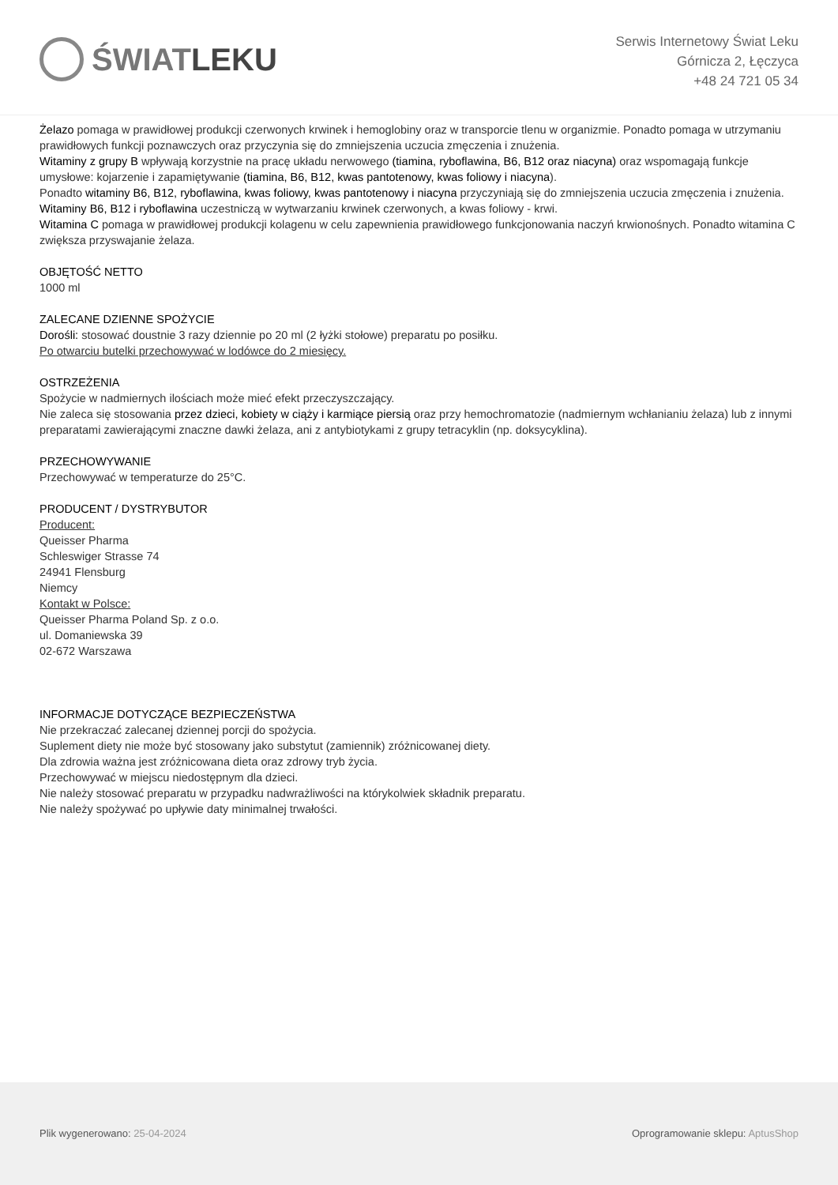ŚWIAT LEKU
Serwis Internetowy Świat Leku
Górnicza 2, Łęczyca
+48 24 721 05 34
Żelazo pomaga w prawidłowej produkcji czerwonych krwinek i hemoglobiny oraz w transporcie tlenu w organizmie. Ponadto pomaga w utrzymaniu prawidłowych funkcji poznawczych oraz przyczynia się do zmniejszenia uczucia zmęczenia i znużenia.
Witaminy z grupy B wpływają korzystnie na pracę układu nerwowego (tiamina, ryboflawina, B6, B12 oraz niacyna) oraz wspomagają funkcje umysłowe: kojarzenie i zapamiętywanie (tiamina, B6, B12, kwas pantotenowy, kwas foliowy i niacyna).
Ponadto witaminy B6, B12, ryboflawina, kwas foliowy, kwas pantotenowy i niacyna przyczyniają się do zmniejszenia uczucia zmęczenia i znużenia.
Witaminy B6, B12 i ryboflawina uczestniczą w wytwarzaniu krwinek czerwonych, a kwas foliowy - krwi.
Witamina C pomaga w prawidłowej produkcji kolagenu w celu zapewnienia prawidłowego funkcjonowania naczyń krwionośnych. Ponadto witamina C zwiększa przyswajanie żelaza.
OBJĘTOŚĆ NETTO
1000 ml
ZALECANE DZIENNE SPOŻYCIE
Dorośli: stosować doustnie 3 razy dziennie po 20 ml (2 łyżki stołowe) preparatu po posiłku.
Po otwarciu butelki przechowywać w lodówce do 2 miesięcy.
OSTRZEŻENIA
Spożycie w nadmiernych ilościach może mieć efekt przeczyszczający.
Nie zaleca się stosowania przez dzieci, kobiety w ciąży i karmiące piersią oraz przy hemochromatozie (nadmiernym wchłanianiu żelaza) lub z innymi preparatami zawierającymi znaczne dawki żelaza, ani z antybiotykami z grupy tetracyklin (np. doksycyklina).
PRZECHOWYWANIE
Przechowywać w temperaturze do 25°C.
PRODUCENT / DYSTRYBUTOR
Producent:
Queisser Pharma
Schleswiger Strasse 74
24941 Flensburg
Niemcy
Kontakt w Polsce:
Queisser Pharma Poland Sp. z o.o.
ul. Domaniewska 39
02-672 Warszawa
INFORMACJE DOTYCZĄCE BEZPIECZEŃSTWA
Nie przekraczać zalecanej dziennej porcji do spożycia.
Suplement diety nie może być stosowany jako substytut (zamiennik) zróżnicowanej diety.
Dla zdrowia ważna jest zróżnicowana dieta oraz zdrowy tryb życia.
Przechowywać w miejscu niedostępnym dla dzieci.
Nie należy stosować preparatu w przypadku nadwrażliwości na którykolwiek składnik preparatu.
Nie należy spożywać po upływie daty minimalnej trwałości.
Plik wygenerowano: 25-04-2024
Oprogramowanie sklepu: AptusShop